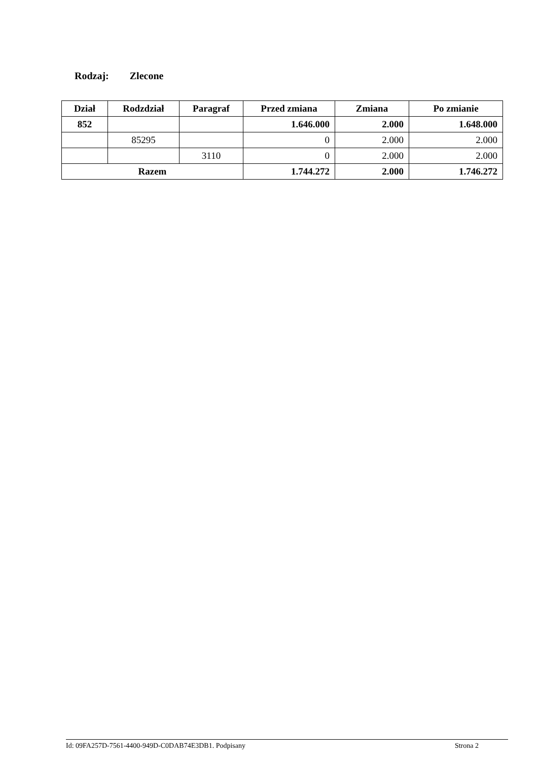Rodzaj: Zlecone
| Dział | Rodzdział | Paragraf | Przed zmiana | Zmiana | Po zmianie |
| --- | --- | --- | --- | --- | --- |
| 852 | | | 1.646.000 | 2.000 | 1.648.000 |
| | 85295 | | 0 | 2.000 | 2.000 |
| | | 3110 | 0 | 2.000 | 2.000 |
| Razem | | | 1.744.272 | 2.000 | 1.746.272 |
Id: 09FA257D-7561-4400-949D-C0DAB74E3DB1. Podpisany Strona 2